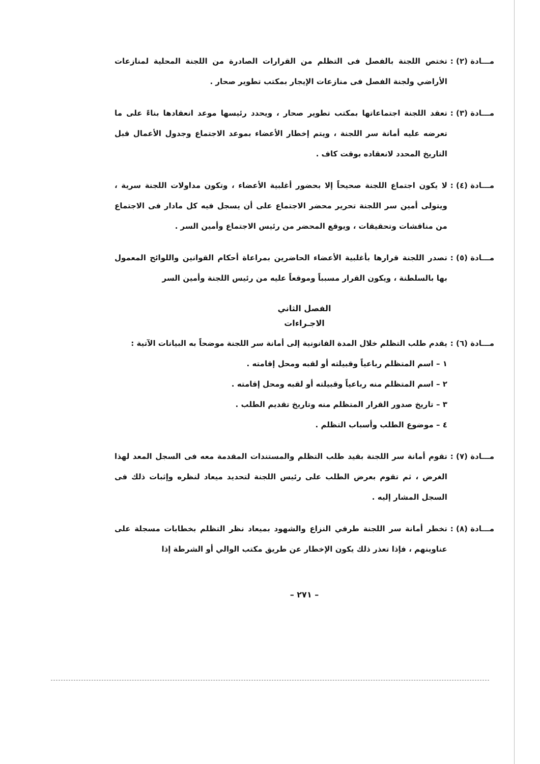مـــادة (٢) : تختص اللجنة بالفصل فى التظلم من القرارات الصادرة من اللجنة المحلية لمنازعات الأراضي ولجنة الفصل فى منازعات الإيجار بمكتب تطوير صحار .
مـــادة (٣) : تعقد اللجنة اجتماعاتها بمكتب تطوير صحار ، ويحدد رئيسها موعد انعقادها بناءً على ما تعرضه عليه أمانة سر اللجنة ، ويتم إخطار الأعضاء بموعد الاجتماع وجدول الأعمال قبل التاريخ المحدد لانعقاده بوقت كاف .
مـــادة (٤) : لا يكون اجتماع اللجنة صحيحاً إلا بحضور أغلبية الأعضاء ، وتكون مداولات اللجنة سرية ، ويتولى أمين سر اللجنة تحرير محضر الاجتماع على أن يسجل فيه كل مادار فى الاجتماع من مناقشات وتحقيقات ، ويوقع المحضر من رئيس الاجتماع وأمين السر .
مـــادة (٥) : تصدر اللجنة قرارها بأغلبية الأعضاء الحاضرين بمراعاة أحكام القوانين واللوائح المعمول بها بالسلطنة ، ويكون القرار مسبباً وموقعاً عليه من رئيس اللجنة وأمين السر
الفصل الثاني
الاجـراءات
مـــادة (٦) : يقدم طلب التظلم خلال المدة القانونية إلى أمانة سر اللجنة موضحاً به البيانات الآتية :
١ – اسم المتظلم رباعياً وقبيلته أو لقبه ومحل إقامته .
٢ – اسم المتظلم منه رباعياً وقبيلته أو لقبه ومحل إقامته .
٣ – تاريخ صدور القرار المتظلم منه وتاريخ تقديم الطلب .
٤ – موضوع الطلب وأسباب التظلم .
مـــادة (٧) : تقوم أمانة سر اللجنة بقيد طلب التظلم والمستندات المقدمة معه فى السجل المعد لهذا الغرض ، ثم تقوم بعرض الطلب على رئيس اللجنة لتحديد ميعاد لنظره وإثبات ذلك فى السجل المشار إليه .
مـــادة (٨) : تخطر أمانة سر اللجنة طرفي النزاع والشهود بميعاد نظر التظلم بخطابات مسجلة على عناوينهم ، فإذا تعذر ذلك يكون الإخطار عن طريق مكتب الوالي أو الشرطة إذا
– ٢٧١ –